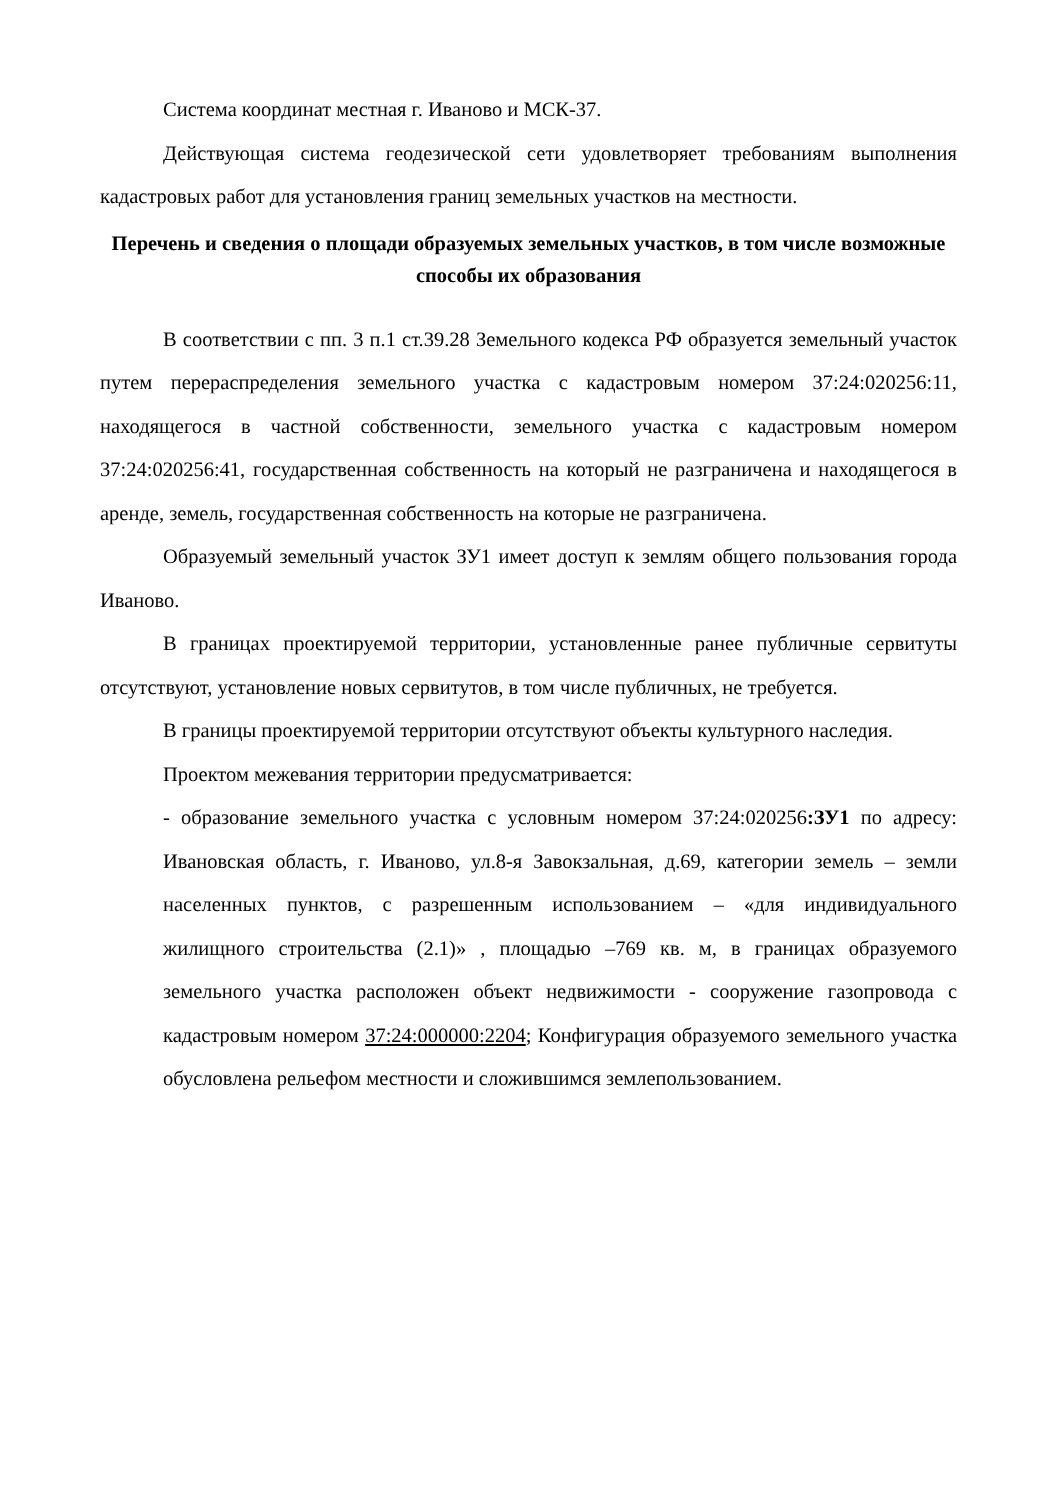Система координат местная г. Иваново и МСК-37.
Действующая система геодезической сети удовлетворяет требованиям выполнения кадастровых работ для установления границ земельных участков на местности.
Перечень и сведения о площади образуемых земельных участков, в том числе возможные способы их образования
В соответствии с пп. 3 п.1 ст.39.28 Земельного кодекса РФ образуется земельный участок путем перераспределения земельного участка с кадастровым номером 37:24:020256:11, находящегося в частной собственности, земельного участка с кадастровым номером 37:24:020256:41, государственная собственность на который не разграничена и находящегося в аренде, земель, государственная собственность на которые не разграничена.
Образуемый земельный участок ЗУ1 имеет доступ к землям общего пользования города Иваново.
В границах проектируемой территории, установленные ранее публичные сервитуты отсутствуют, установление новых сервитутов, в том числе публичных, не требуется.
В границы проектируемой территории отсутствуют объекты культурного наследия.
Проектом межевания территории предусматривается:
- образование земельного участка с условным номером 37:24:020256:ЗУ1 по адресу: Ивановская область, г. Иваново, ул.8-я Завокзальная, д.69, категории земель – земли населенных пунктов, с разрешенным использованием – «для индивидуального жилищного строительства (2.1)» , площадью –769 кв. м, в границах образуемого земельного участка расположен объект недвижимости - сооружение газопровода с кадастровым номером 37:24:000000:2204; Конфигурация образуемого земельного участка обусловлена рельефом местности и сложившимся землепользованием.